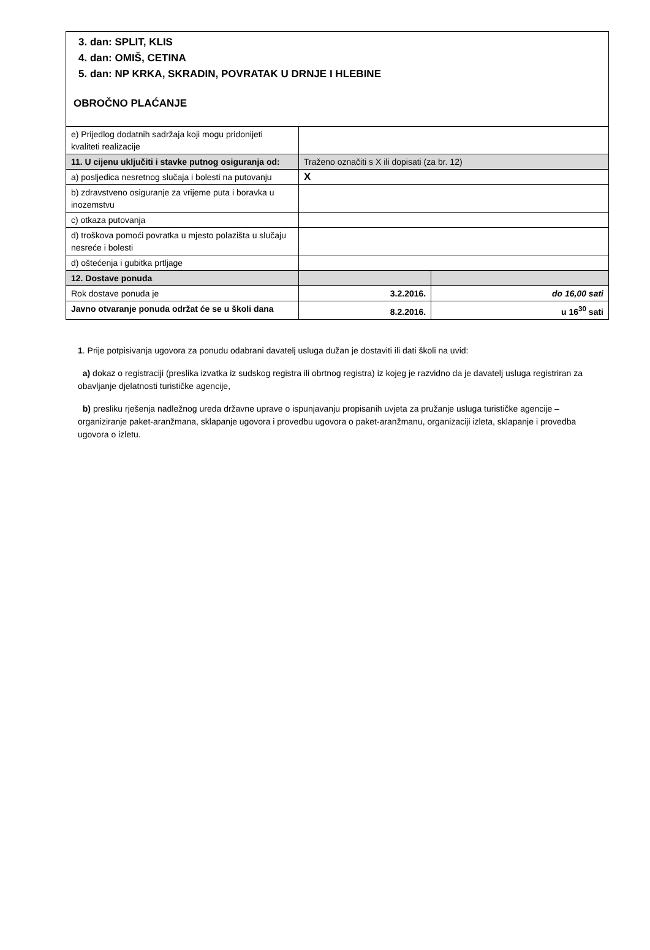| 3. dan: SPLIT, KLIS 4. dan: OMIŠ, CETINA 5. dan: NP KRKA, SKRADIN, POVRATAK U DRNJE I HLEBINE OBROČNO PLAĆANJE | | |
| e) Prijedlog dodatnih sadržaja koji mogu pridonijeti kvaliteti realizacije | | |
| 11. U cijenu uključiti i stavke putnog osiguranja od: | Traženo označiti s X ili dopisati (za br. 12) | |
| a) posljedica nesretnog slučaja i bolesti na putovanju | X | |
| b) zdravstveno osiguranje za vrijeme puta i boravka u inozemstvu | | |
| c) otkaza putovanja | | |
| d) troškova pomoći povratka u mjesto polazišta u slučaju nesreće i bolesti | | |
| d) oštećenja i gubitka prtljage | | |
| 12. Dostave ponuda | | |
| Rok dostave ponuda je | 3.2.2016. | do 16,00 sati |
| Javno otvaranje ponuda održat će se u školi dana | 8.2.2016. | u 16<sup>30</sup> sati |
1. Prije potpisivanja ugovora za ponudu odabrani davatelj usluga dužan je dostaviti ili dati školi na uvid:
a) dokaz o registraciji (preslika izvatka iz sudskog registra ili obrtnog registra) iz kojeg je razvidno da je davatelj usluga registriran za obavljanje djelatnosti turističke agencije,
b) presliku rješenja nadležnog ureda državne uprave o ispunjavanju propisanih uvjeta za pružanje usluga turističke agencije – organiziranje paket-aranžmana, sklapanje ugovora i provedbu ugovora o paket-aranžmanu, organizaciji izleta, sklapanje i provedba ugovora o izletu.